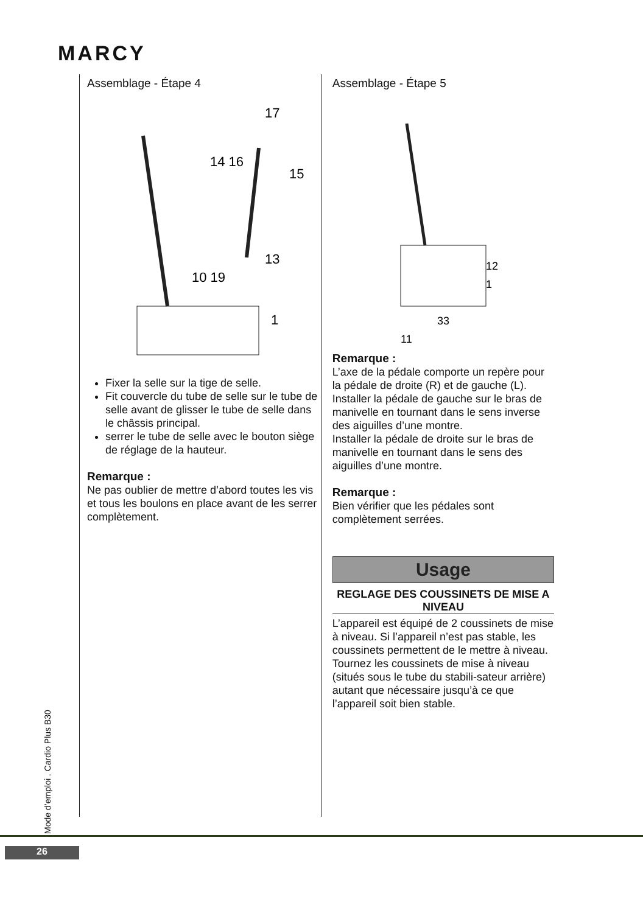MARCY
Assemblage - Étape 4
17
14 16
15
13
10 19
1
Fixer la selle sur la tige de selle.
Fit couvercle du tube de selle sur le tube de selle avant de glisser le tube de selle dans le châssis principal.
serrer le tube de selle avec le bouton siège de réglage de la hauteur.
Remarque :
Ne pas oublier de mettre d’abord toutes les vis et tous les boulons en place avant de les serrer complètement.
Assemblage - Étape 5
12
1
33
11
Remarque :
L’axe de la pédale comporte un repère pour la pédale de droite (R) et de gauche (L).
Installer la pédale de gauche sur le bras de manivelle en tournant dans le sens inverse des aiguilles d’une montre.
Installer la pédale de droite sur le bras de manivelle en tournant dans le sens des aiguilles d’une montre.
Remarque :
Bien vérifier que les pédales sont complètement serrées.
Usage
REGLAGE DES COUSSINETS DE MISE A NIVEAU
L’appareil est équipé de 2 coussinets de mise à niveau. Si l’appareil n’est pas stable, les coussinets permettent de le mettre à niveau.
Tournez les coussinets de mise à niveau (situés sous le tube du stabili-sateur arrière) autant que nécessaire jusqu’à ce que l’appareil soit bien stable.
Mode d’emploi . Cardio Plus B30
26